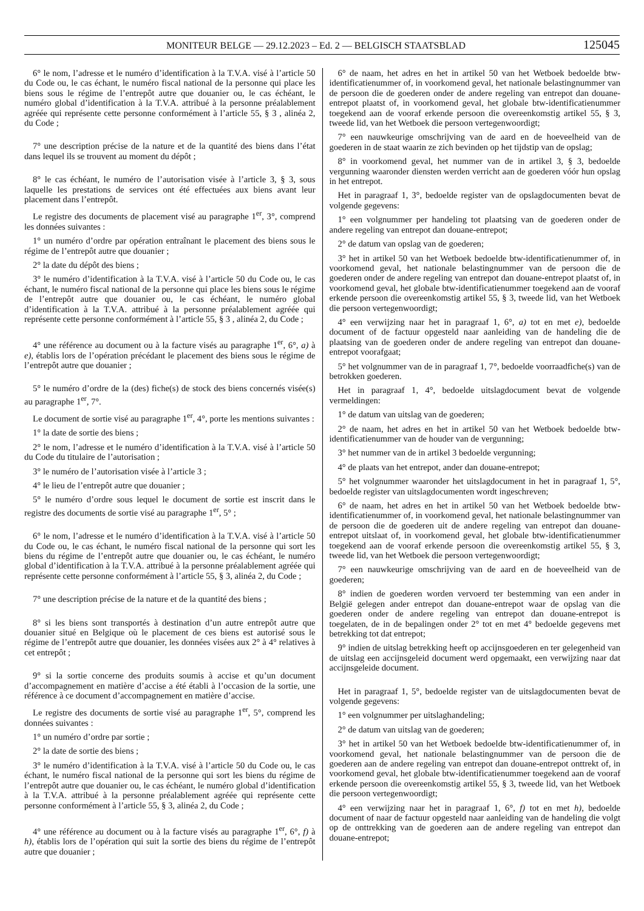MONITEUR BELGE — 29.12.2023 – Ed. 2 — BELGISCH STAATSBLAD 125045
6° le nom, l’adresse et le numéro d’identification à la T.V.A. visé à l’article 50 du Code ou, le cas échant, le numéro fiscal national de la personne qui place les biens sous le régime de l’entrepôt autre que douanier ou, le cas échéant, le numéro global d’identification à la T.V.A. attribué à la personne préalablement agréée qui représente cette personne conformément à l’article 55, § 3 , alinéa 2, du Code ;
7° une description précise de la nature et de la quantité des biens dans l’état dans lequel ils se trouvent au moment du dépôt ;
8° le cas échéant, le numéro de l’autorisation visée à l’article 3, § 3, sous laquelle les prestations de services ont été effectuées aux biens avant leur placement dans l’entrepôt.
Le registre des documents de placement visé au paragraphe 1<sup>er</sup>, 3°, comprend les données suivantes :
1° un numéro d’ordre par opération entraînant le placement des biens sous le régime de l’entrepôt autre que douanier ;
2° la date du dépôt des biens ;
3° le numéro d’identification à la T.V.A. visé à l’article 50 du Code ou, le cas échant, le numéro fiscal national de la personne qui place les biens sous le régime de l’entrepôt autre que douanier ou, le cas échéant, le numéro global d’identification à la T.V.A. attribué à la personne préalablement agréée qui représente cette personne conformément à l’article 55, § 3 , alinéa 2, du Code ;
4° une référence au document ou à la facture visés au paragraphe 1<sup>er</sup>, 6°, a) à e), établis lors de l’opération précédant le placement des biens sous le régime de l’entrepôt autre que douanier ;
5° le numéro d’ordre de la (des) fiche(s) de stock des biens concernés visée(s) au paragraphe 1<sup>er</sup>, 7°.
Le document de sortie visé au paragraphe 1<sup>er</sup>, 4°, porte les mentions suivantes :
1° la date de sortie des biens ;
2° le nom, l’adresse et le numéro d’identification à la T.V.A. visé à l’article 50 du Code du titulaire de l’autorisation ;
3° le numéro de l’autorisation visée à l’article 3 ;
4° le lieu de l’entrepôt autre que douanier ;
5° le numéro d’ordre sous lequel le document de sortie est inscrit dans le registre des documents de sortie visé au paragraphe 1<sup>er</sup>, 5° ;
6° le nom, l’adresse et le numéro d’identification à la T.V.A. visé à l’article 50 du Code ou, le cas échant, le numéro fiscal national de la personne qui sort les biens du régime de l’entrepôt autre que douanier ou, le cas échéant, le numéro global d’identification à la T.V.A. attribué à la personne préalablement agréée qui représente cette personne conformément à l’article 55, § 3, alinéa 2, du Code ;
7° une description précise de la nature et de la quantité des biens ;
8° si les biens sont transportés à destination d’un autre entrepôt autre que douanier situé en Belgique où le placement de ces biens est autorisé sous le régime de l’entrepôt autre que douanier, les données visées aux 2° à 4° relatives à cet entrepôt ;
9° si la sortie concerne des produits soumis à accise et qu’un document d’accompagnement en matière d’accise a été établi à l’occasion de la sortie, une référence à ce document d’accompagnement en matière d’accise.
Le registre des documents de sortie visé au paragraphe 1<sup>er</sup>, 5°, comprend les données suivantes :
1° un numéro d’ordre par sortie ;
2° la date de sortie des biens ;
3° le numéro d’identification à la T.V.A. visé à l’article 50 du Code ou, le cas échant, le numéro fiscal national de la personne qui sort les biens du régime de l’entrepôt autre que douanier ou, le cas échéant, le numéro global d’identification à la T.V.A. attribué à la personne préalablement agréée qui représente cette personne conformément à l’article 55, § 3, alinéa 2, du Code ;
4° une référence au document ou à la facture visés au paragraphe 1<sup>er</sup>, 6°, f) à h), établis lors de l’opération qui suit la sortie des biens du régime de l’entrepôt autre que douanier ;
6° de naam, het adres en het in artikel 50 van het Wetboek bedoelde btw-identificatienummer of, in voorkomend geval, het nationale belastingnummer van de persoon die de goederen onder de andere regeling van entrepot dan douane-entrepot plaatst of, in voorkomend geval, het globale btw-identificatienummer toegekend aan de vooraf erkende persoon die overeenkomstig artikel 55, § 3, tweede lid, van het Wetboek die persoon vertegenwoordigt;
7° een nauwkeurige omschrijving van de aard en de hoeveelheid van de goederen in de staat waarin ze zich bevinden op het tijdstip van de opslag;
8° in voorkomend geval, het nummer van de in artikel 3, § 3, bedoelde vergunning waaronder diensten werden verricht aan de goederen vóór hun opslag in het entrepot.
Het in paragraaf 1, 3°, bedoelde register van de opslagdocumenten bevat de volgende gegevens:
1° een volgnummer per handeling tot plaatsing van de goederen onder de andere regeling van entrepot dan douane-entrepot;
2° de datum van opslag van de goederen;
3° het in artikel 50 van het Wetboek bedoelde btw-identificatienummer of, in voorkomend geval, het nationale belastingnummer van de persoon die de goederen onder de andere regeling van entrepot dan douane-entrepot plaatst of, in voorkomend geval, het globale btw-identificatienummer toegekend aan de vooraf erkende persoon die overeenkomstig artikel 55, § 3, tweede lid, van het Wetboek die persoon vertegenwoordigt;
4° een verwijzing naar het in paragraaf 1, 6°, a) tot en met e), bedoelde document of de factuur opgesteld naar aanleiding van de handeling die de plaatsing van de goederen onder de andere regeling van entrepot dan douane-entrepot voorafgaat;
5° het volgnummer van de in paragraaf 1, 7°, bedoelde voorraadfiche(s) van de betrokken goederen.
Het in paragraaf 1, 4°, bedoelde uitslagdocument bevat de volgende vermeldingen:
1° de datum van uitslag van de goederen;
2° de naam, het adres en het in artikel 50 van het Wetboek bedoelde btw-identificatienummer van de houder van de vergunning;
3° het nummer van de in artikel 3 bedoelde vergunning;
4° de plaats van het entrepot, ander dan douane-entrepot;
5° het volgnummer waaronder het uitslagdocument in het in paragraaf 1, 5°, bedoelde register van uitslagdocumenten wordt ingeschreven;
6° de naam, het adres en het in artikel 50 van het Wetboek bedoelde btw-identificatienummer of, in voorkomend geval, het nationale belastingnummer van de persoon die de goederen uit de andere regeling van entrepot dan douane-entrepot uitslaat of, in voorkomend geval, het globale btw-identificatienummer toegekend aan de vooraf erkende persoon die overeenkomstig artikel 55, § 3, tweede lid, van het Wetboek die persoon vertegenwoordigt;
7° een nauwkeurige omschrijving van de aard en de hoeveelheid van de goederen;
8° indien de goederen worden vervoerd ter bestemming van een ander in België gelegen ander entrepot dan douane-entrepot waar de opslag van die goederen onder de andere regeling van entrepot dan douane-entrepot is toegelaten, de in de bepalingen onder 2° tot en met 4° bedoelde gegevens met betrekking tot dat entrepot;
9° indien de uitslag betrekking heeft op accijnsgoederen en ter gelegenheid van de uitslag een accijnsgeleid document werd opgemaakt, een verwijzing naar dat accijnsgeleide document.
Het in paragraaf 1, 5°, bedoelde register van de uitslagdocumenten bevat de volgende gegevens:
1° een volgnummer per uitslaghandeling;
2° de datum van uitslag van de goederen;
3° het in artikel 50 van het Wetboek bedoelde btw-identificatienummer of, in voorkomend geval, het nationale belastingnummer van de persoon die de goederen aan de andere regeling van entrepot dan douane-entrepot onttrekt of, in voorkomend geval, het globale btw-identificatienummer toegekend aan de vooraf erkende persoon die overeenkomstig artikel 55, § 3, tweede lid, van het Wetboek die persoon vertegenwoordigt;
4° een verwijzing naar het in paragraaf 1, 6°, f) tot en met h), bedoelde document of naar de factuur opgesteld naar aanleiding van de handeling die volgt op de onttrekking van de goederen aan de andere regeling van entrepot dan douane-entrepot;